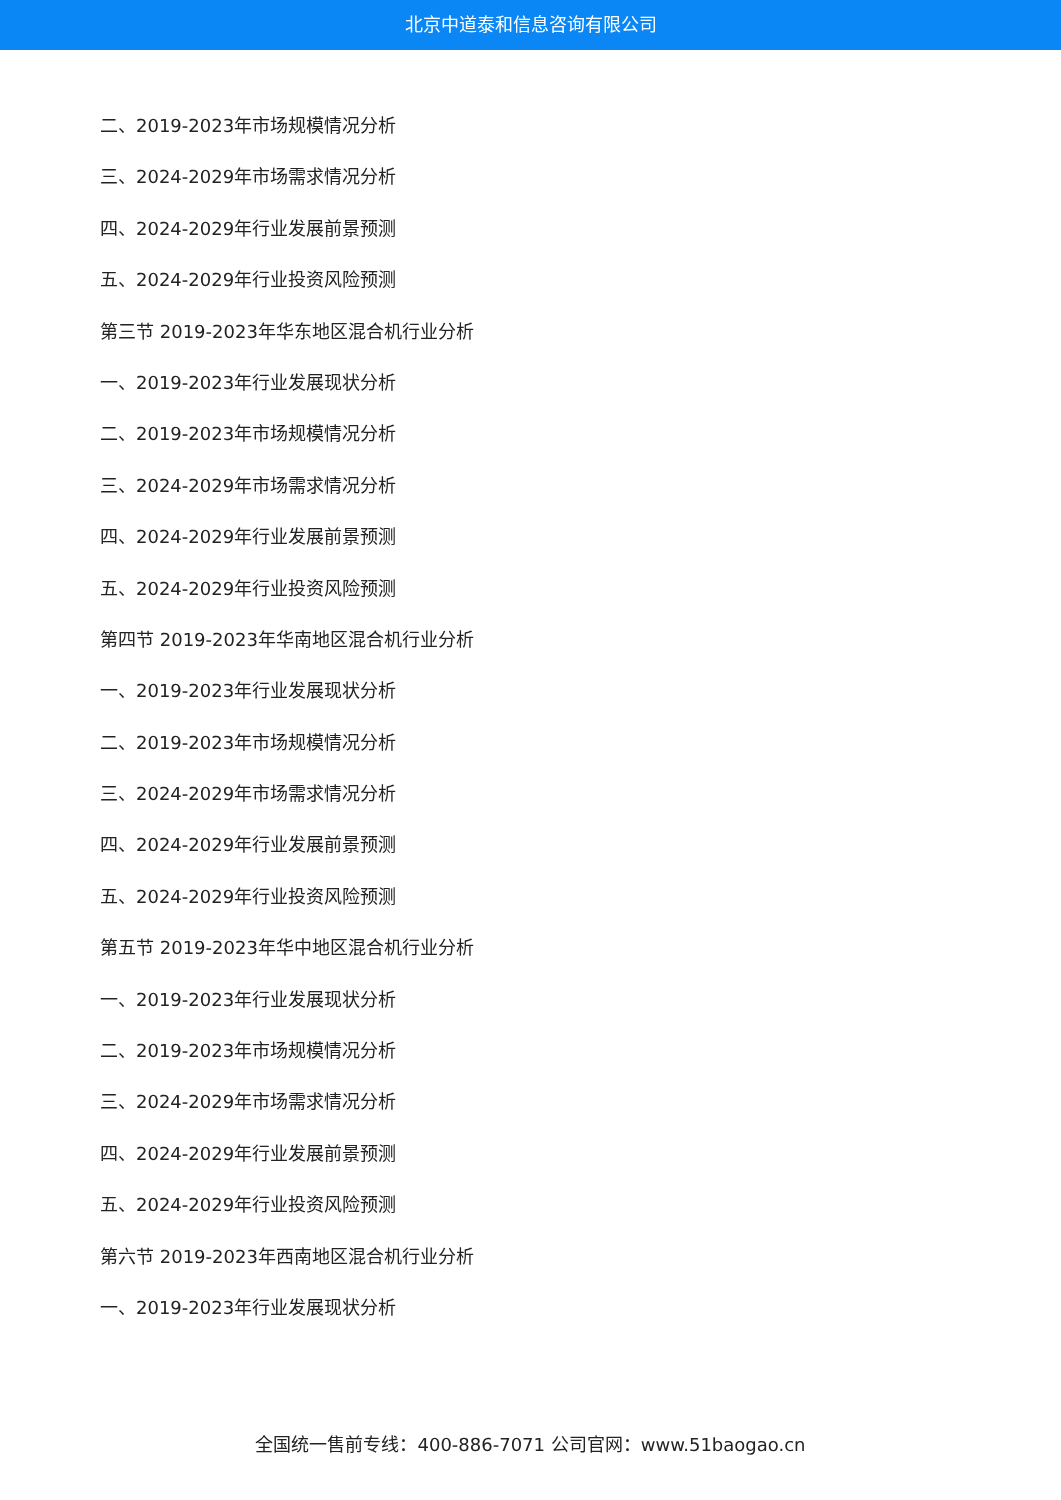北京中道泰和信息咨询有限公司
二、2019-2023年市场规模情况分析
三、2024-2029年市场需求情况分析
四、2024-2029年行业发展前景预测
五、2024-2029年行业投资风险预测
第三节 2019-2023年华东地区混合机行业分析
一、2019-2023年行业发展现状分析
二、2019-2023年市场规模情况分析
三、2024-2029年市场需求情况分析
四、2024-2029年行业发展前景预测
五、2024-2029年行业投资风险预测
第四节 2019-2023年华南地区混合机行业分析
一、2019-2023年行业发展现状分析
二、2019-2023年市场规模情况分析
三、2024-2029年市场需求情况分析
四、2024-2029年行业发展前景预测
五、2024-2029年行业投资风险预测
第五节 2019-2023年华中地区混合机行业分析
一、2019-2023年行业发展现状分析
二、2019-2023年市场规模情况分析
三、2024-2029年市场需求情况分析
四、2024-2029年行业发展前景预测
五、2024-2029年行业投资风险预测
第六节 2019-2023年西南地区混合机行业分析
一、2019-2023年行业发展现状分析
全国统一售前专线：400-886-7071 公司官网：www.51baogao.cn